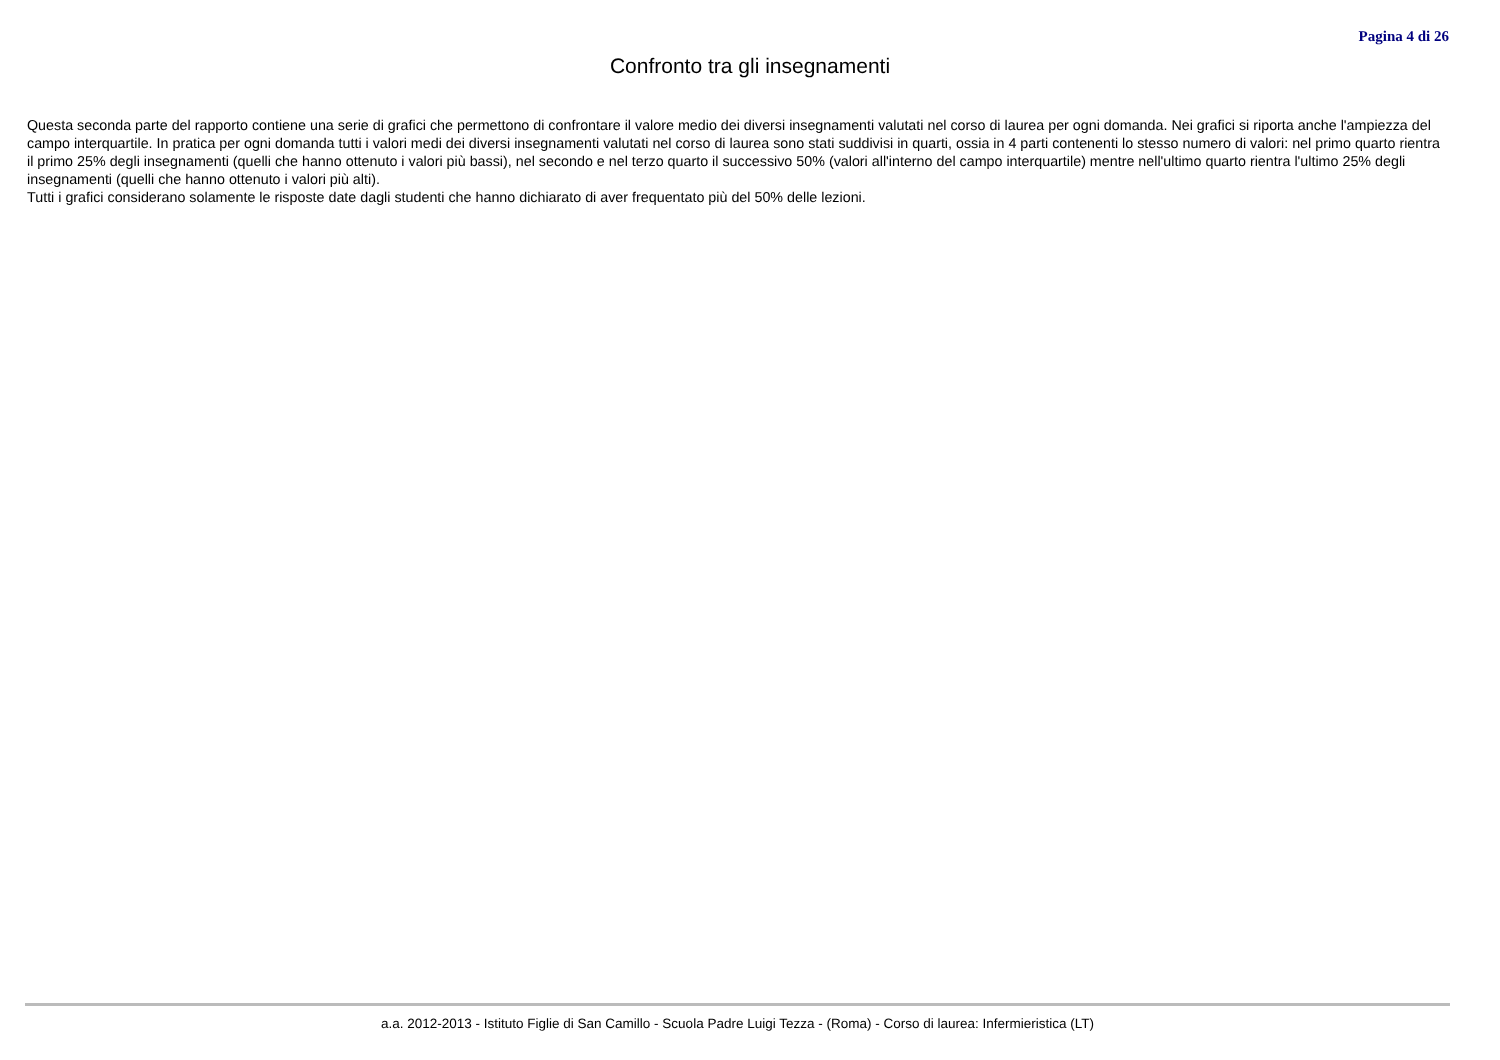Pagina 4 di 26
Confronto tra gli insegnamenti
Questa seconda parte del rapporto contiene una serie di grafici che permettono di confrontare il valore medio dei diversi insegnamenti valutati nel corso di laurea per ogni domanda. Nei grafici si riporta anche l'ampiezza del campo interquartile. In pratica per ogni domanda tutti i valori medi dei diversi insegnamenti valutati nel corso di laurea sono stati suddivisi in quarti, ossia in 4 parti contenenti lo stesso numero di valori: nel primo quarto rientra il primo 25% degli insegnamenti (quelli che hanno ottenuto i valori più bassi), nel secondo e nel terzo quarto il successivo 50% (valori all'interno del campo interquartile) mentre nell'ultimo quarto rientra l'ultimo 25% degli insegnamenti (quelli che hanno ottenuto i valori più alti).
Tutti i grafici considerano solamente le risposte date dagli studenti che hanno dichiarato di aver frequentato più del 50% delle lezioni.
a.a. 2012-2013 - Istituto Figlie di San Camillo - Scuola Padre Luigi Tezza - (Roma) - Corso di laurea: Infermieristica (LT)